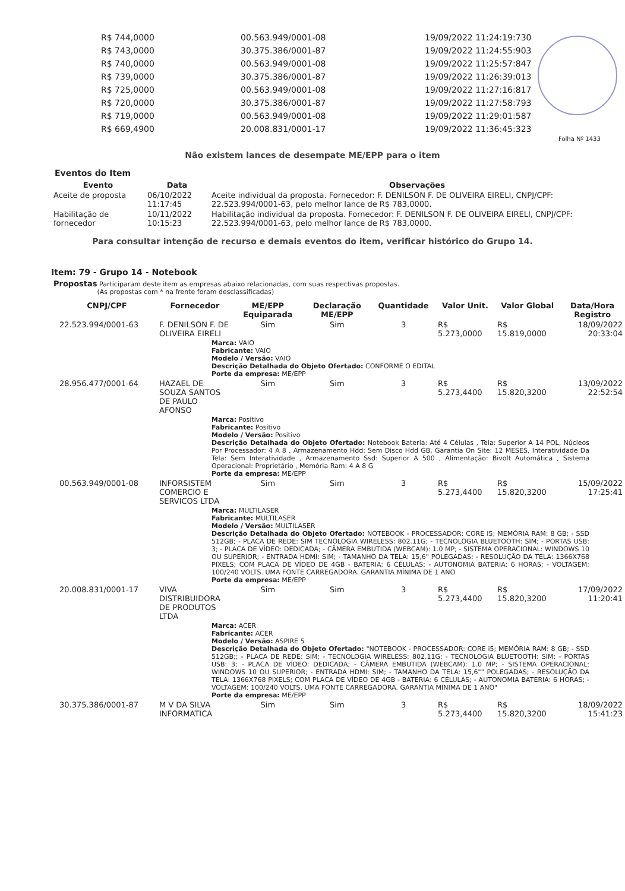| R$ 744,0000 | 00.563.949/0001-08 | 19/09/2022 11:24:19:730 |
| R$ 743,0000 | 30.375.386/0001-87 | 19/09/2022 11:24:55:903 |
| R$ 740,0000 | 00.563.949/0001-08 | 19/09/2022 11:25:57:847 |
| R$ 739,0000 | 30.375.386/0001-87 | 19/09/2022 11:26:39:013 |
| R$ 725,0000 | 00.563.949/0001-08 | 19/09/2022 11:27:16:817 |
| R$ 720,0000 | 30.375.386/0001-87 | 19/09/2022 11:27:58:793 |
| R$ 719,0000 | 00.563.949/0001-08 | 19/09/2022 11:29:01:587 |
| R$ 669,4900 | 20.008.831/0001-17 | 19/09/2022 11:36:45:323 |
Folha Nº 1433
Não existem lances de desempate ME/EPP para o item
Eventos do Item
| Evento | Data | Observações |
| --- | --- | --- |
| Aceite de proposta | 06/10/2022 11:17:45 | Aceite individual da proposta. Fornecedor: F. DENILSON F. DE OLIVEIRA EIRELI, CNPJ/CPF: 22.523.994/0001-63, pelo melhor lance de R$ 783,0000. |
| Habilitação de fornecedor | 10/11/2022 10:15:23 | Habilitação individual da proposta. Fornecedor: F. DENILSON F. DE OLIVEIRA EIRELI, CNPJ/CPF: 22.523.994/0001-63, pelo melhor lance de R$ 783,0000. |
Para consultar intenção de recurso e demais eventos do item, verificar histórico do Grupo 14.
Item: 79 - Grupo 14 - Notebook
Propostas Participaram deste item as empresas abaixo relacionadas, com suas respectivas propostas.
(As propostas com * na frente foram desclassificadas)
| CNPJ/CPF | Fornecedor | ME/EPP Equiparada | Declaração ME/EPP | Quantidade | Valor Unit. | Valor Global | Data/Hora Registro |
| --- | --- | --- | --- | --- | --- | --- | --- |
| 22.523.994/0001-63 | F. DENILSON F. DE OLIVEIRA EIRELI | Sim | Sim | 3 | R$ 5.273,0000 | R$ 15.819,0000 | 18/09/2022 20:33:04 |
| Marca: VAIO Fabricante: VAIO Modelo / Versão: VAIO Descrição Detalhada do Objeto Ofertado: CONFORME O EDITAL Porte da empresa: ME/EPP | | | | | | | |
| 28.956.477/0001-64 | HAZAEL DE SOUZA SANTOS DE PAULO AFONSO | Sim | Sim | 3 | R$ 5.273,4400 | R$ 15.820,3200 | 13/09/2022 22:52:54 |
| Marca: Positivo Fabricante: Positivo Modelo / Versão: Positivo Descrição Detalhada do Objeto Ofertado: Notebook Bateria: Até 4 Células , Tela: Superior A 14 POL, Núcleos Por Processador: 4 A 8 , Armazenamento Hdd: Sem Disco Hdd GB, Garantia On Site: 12 MESES, Interatividade Da Tela: Sem Interatividade , Armazenamento Ssd: Superior A 500 , Alimentação: Bivolt Automática , Sistema Operacional: Proprietário , Memória Ram: 4 A 8 G Porte da empresa: ME/EPP | | | | | | | |
| 00.563.949/0001-08 | INFORSISTEM COMERCIO E SERVICOS LTDA | Sim | Sim | 3 | R$ 5.273,4400 | R$ 15.820,3200 | 15/09/2022 17:25:41 |
| Marca: MULTILASER Fabricante: MULTILASER Modelo / Versão: MULTILASER Descrição Detalhada do Objeto Ofertado: NOTEBOOK - PROCESSADOR: CORE I5; MEMÓRIA RAM: 8 GB; - SSD 512GB; - PLACA DE REDE: SIM TECNOLOGIA WIRELESS: 802.11G; - TECNOLOGIA BLUETOOTH: SIM; - PORTAS USB: 3; - PLACA DE VÍDEO: DEDICADA; - CÂMERA EMBUTIDA (WEBCAM): 1.0 MP; - SISTEMA OPERACIONAL: WINDOWS 10 OU SUPERIOR; - ENTRADA HDMI: SIM; - TAMANHO DA TELA: 15,6" POLEGADAS; - RESOLUÇÃO DA TELA: 1366X768 PIXELS; COM PLACA DE VÍDEO DE 4GB - BATERIA: 6 CÉLULAS; - AUTONOMIA BATERIA: 6 HORAS; - VOLTAGEM: 100/240 VOLTS. UMA FONTE CARREGADORA. GARANTIA MÍNIMA DE 1 ANO Porte da empresa: ME/EPP | | | | | | | |
| 20.008.831/0001-17 | VIVA DISTRIBUIDORA DE PRODUTOS LTDA | Sim | Sim | 3 | R$ 5.273,4400 | R$ 15.820,3200 | 17/09/2022 11:20:41 |
| Marca: ACER Fabricante: ACER Modelo / Versão: ASPIRE 5 Descrição Detalhada do Objeto Ofertado: "NOTEBOOK - PROCESSADOR: CORE i5; MEMÓRIA RAM: 8 GB; - SSD 512GB;; - PLACA DE REDE: SIM; - TECNOLOGIA WIRELESS: 802.11G; - TECNOLOGIA BLUETOOTH: SIM; - PORTAS USB: 3; - PLACA DE VÍDEO: DEDICADA; - CÂMERA EMBUTIDA (WEBCAM): 1.0 MP; - SISTEMA OPERACIONAL: WINDOWS 10 OU SUPERIOR; - ENTRADA HDMI: SIM; - TAMANHO DA TELA: 15,6"" POLEGADAS; - RESOLUÇÃO DA TELA: 1366X768 PIXELS; COM PLACA DE VÍDEO DE 4GB - BATERIA: 6 CÉLULAS; - AUTONOMIA BATERIA: 6 HORAS; - VOLTAGEM: 100/240 VOLTS. UMA FONTE CARREGADORA. GARANTIA MÍNIMA DE 1 ANO" Porte da empresa: ME/EPP | | | | | | | |
| 30.375.386/0001-87 | M V DA SILVA INFORMATICA | Sim | Sim | 3 | R$ 5.273,4400 | R$ 15.820,3200 | 18/09/2022 15:41:23 |